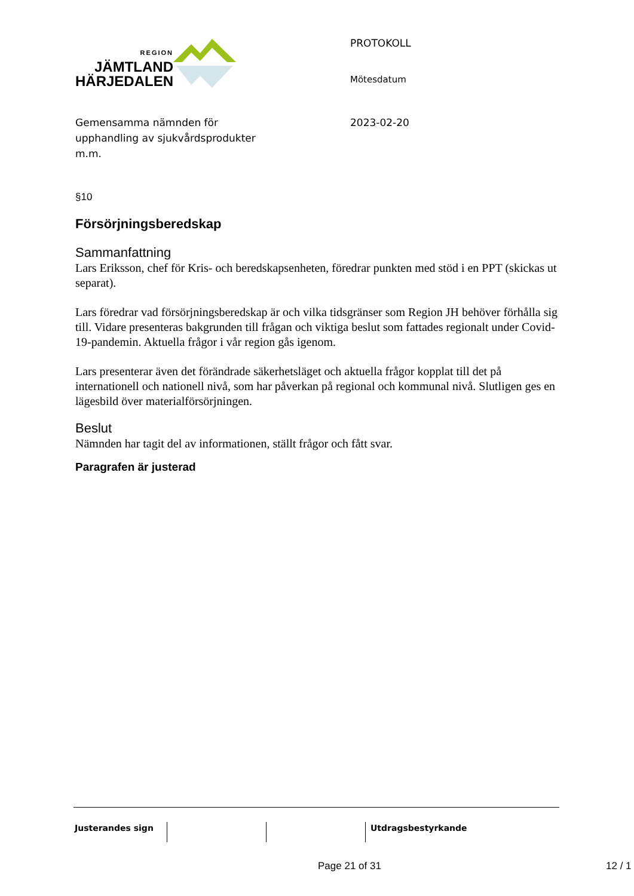REGION
JÄMTLAND
HÄRJEDALEN
PROTOKOLL
Mötesdatum
Gemensamma nämnden för
upphandling av sjukvårdsprodukter
m.m.
2023-02-20
§10
Försörjningsberedskap
Sammanfattning
Lars Eriksson, chef för Kris- och beredskapsenheten, föredrar punkten med stöd i en PPT (skickas ut separat).
Lars föredrar vad försörjningsberedskap är och vilka tidsgränser som Region JH behöver förhålla sig till. Vidare presenteras bakgrunden till frågan och viktiga beslut som fattades regionalt under Covid-19-pandemin. Aktuella frågor i vår region gås igenom.
Lars presenterar även det förändrade säkerhetsläget och aktuella frågor kopplat till det på internationell och nationell nivå, som har påverkan på regional och kommunal nivå. Slutligen ges en lägesbild över materialförsörjningen.
Beslut
Nämnden har tagit del av informationen, ställt frågor och fått svar.
Paragrafen är justerad
Justerandes sign Utdragsbestyrkande
Page 21 of 31 12 / 1